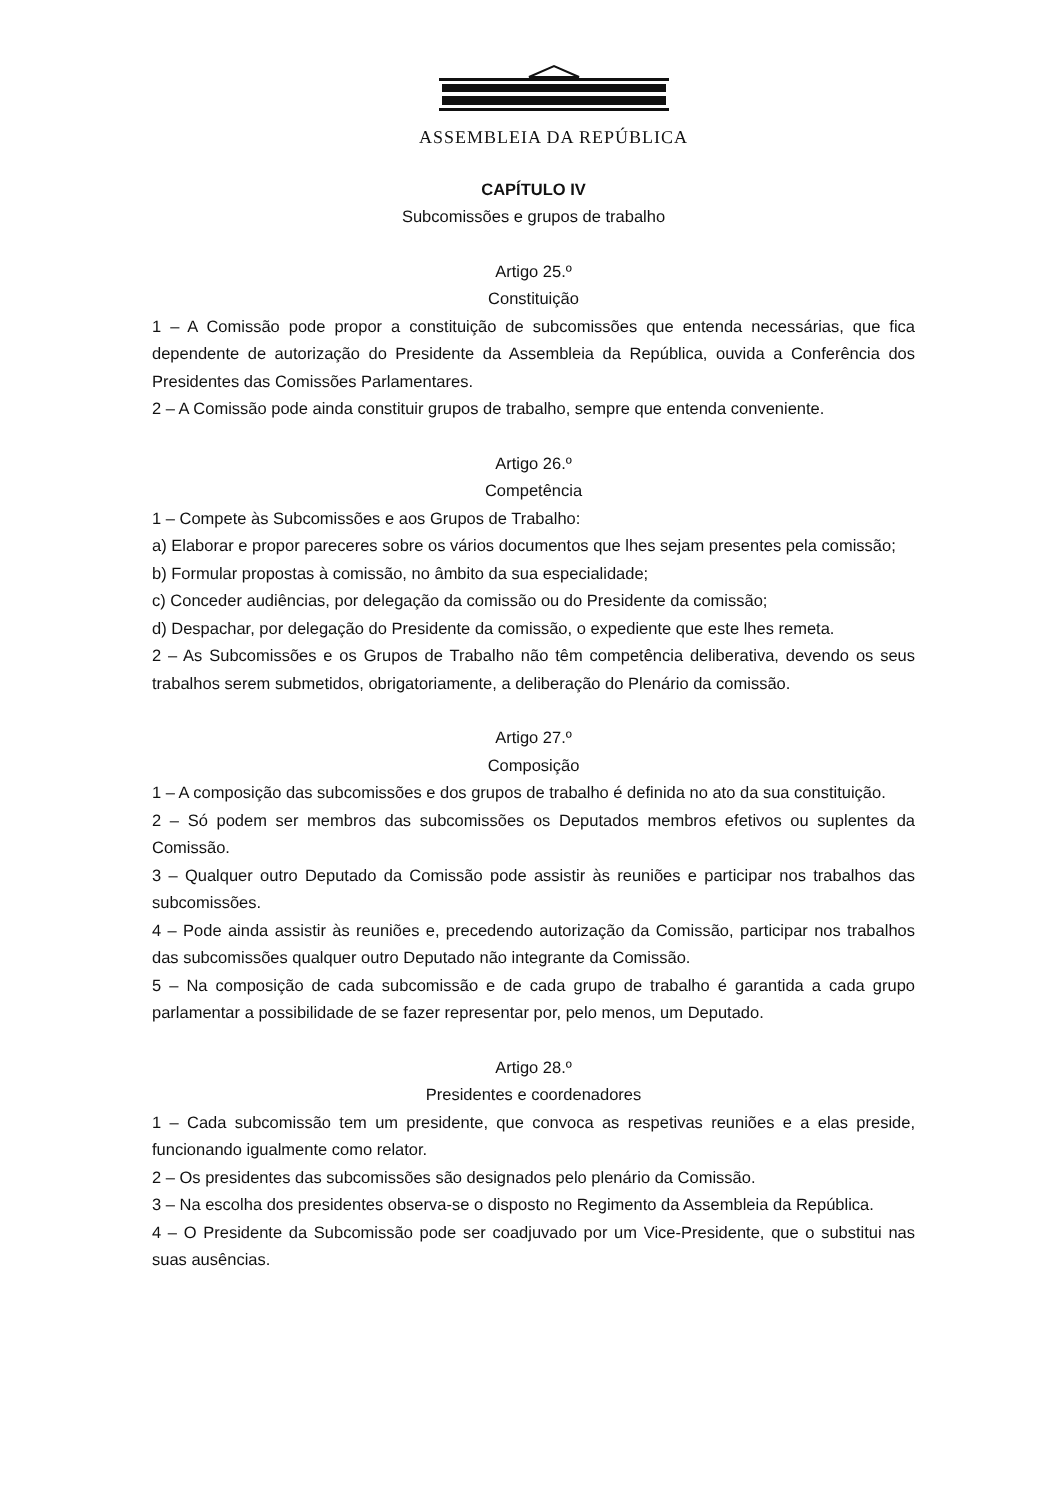ASSEMBLEIA DA REPÚBLICA
CAPÍTULO IV
Subcomissões e grupos de trabalho
Artigo 25.º
Constituição
1 – A Comissão pode propor a constituição de subcomissões que entenda necessárias, que fica dependente de autorização do Presidente da Assembleia da República, ouvida a Conferência dos Presidentes das Comissões Parlamentares.
2 – A Comissão pode ainda constituir grupos de trabalho, sempre que entenda conveniente.
Artigo 26.º
Competência
1 – Compete às Subcomissões e aos Grupos de Trabalho:
a) Elaborar e propor pareceres sobre os vários documentos que lhes sejam presentes pela comissão;
b) Formular propostas à comissão, no âmbito da sua especialidade;
c) Conceder audiências, por delegação da comissão ou do Presidente da comissão;
d) Despachar, por delegação do Presidente da comissão, o expediente que este lhes remeta.
2 – As Subcomissões e os Grupos de Trabalho não têm competência deliberativa, devendo os seus trabalhos serem submetidos, obrigatoriamente, a deliberação do Plenário da comissão.
Artigo 27.º
Composição
1 – A composição das subcomissões e dos grupos de trabalho é definida no ato da sua constituição.
2 – Só podem ser membros das subcomissões os Deputados membros efetivos ou suplentes da Comissão.
3 – Qualquer outro Deputado da Comissão pode assistir às reuniões e participar nos trabalhos das subcomissões.
4 – Pode ainda assistir às reuniões e, precedendo autorização da Comissão, participar nos trabalhos das subcomissões qualquer outro Deputado não integrante da Comissão.
5 – Na composição de cada subcomissão e de cada grupo de trabalho é garantida a cada grupo parlamentar a possibilidade de se fazer representar por, pelo menos, um Deputado.
Artigo 28.º
Presidentes e coordenadores
1 – Cada subcomissão tem um presidente, que convoca as respetivas reuniões e a elas preside, funcionando igualmente como relator.
2 – Os presidentes das subcomissões são designados pelo plenário da Comissão.
3 – Na escolha dos presidentes observa-se o disposto no Regimento da Assembleia da República.
4 – O Presidente da Subcomissão pode ser coadjuvado por um Vice-Presidente, que o substitui nas suas ausências.